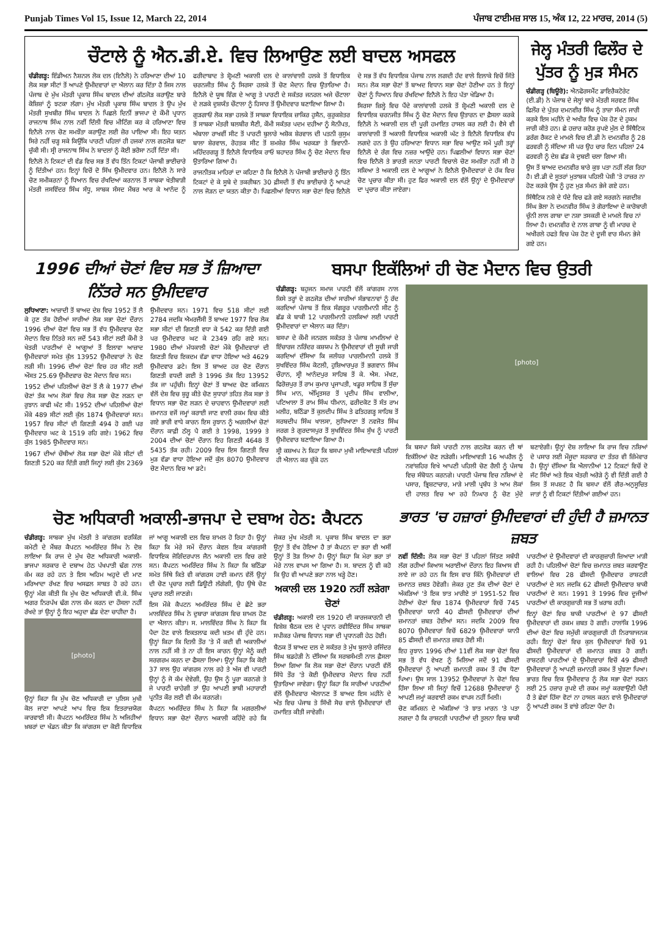Punjab Times Vol 15, Issue 12, March 22, 2014 ਪੰਜਾਬ ਟਾਈਮਜ਼ ਸਾਲ 15, ਅੰਕ 12, 22 ਮਾਰਚ, 2014 (5)
ਚੌਟਾਲੇ ਨੂੰ ਐਨ.ਡੀ.ਏ. ਵਿਚ ਲਿਆਉਣ ਲਈ ਬਾਦਲ ਅਸਫਲ
ਚੰਡੀਗੜ੍ਹ: ਇੰਡੀਅਨ ਨੈਸ਼ਨਲ ਲੋਕ ਦਲ (ਇਨੈਲੋ) ਨੇ ਹਰਿਆਣਾ ਦੀਆਂ 10 ਲੋਕ ਸਭਾ ਸੀਟਾਂ ਤੋਂ ਆਪਣੇ ਉਮੀਦਵਾਰਾਂ ਦਾ ਐਲਾਨ ਕਰ ਦਿੱਤਾ ਹੈ ਜਿਸ ਨਾਲ ਪੰਜਾਬ ਦੇ ਮੁੱਖ ਮੰਤਰੀ ਪ੍ਰਕਾਸ਼ ਸਿੰਘ ਬਾਦਲ ਦੀਆਂ ਗੱਠਜੋੜ ਕਰਾਉਣ ਬਾਰੇ ਕੋਸ਼ਿਸ਼ਾਂ ਨੂੰ ਝਟਕਾ ਲੱਗਾ। ਮੁੱਖ ਮੰਤਰੀ ਪ੍ਰਕਾਸ਼ ਸਿੰਘ ਬਾਦਲ ਤੇ ਉਪ ਮੁੱਖ ਮੰਤਰੀ ਸੁਖਬੀਰ ਸਿੰਘ ਬਾਦਲ ਨੇ ਪਿਛਲੇ ਦਿਨੀਂ ਭਾਜਪਾ ਦੇ ਕੌਮੀ ਪ੍ਰਧਾਨ ਰਾਜਨਾਥ ਸਿੰਘ ਨਾਲ ਨਵੀਂ ਦਿੱਲੀ ਵਿਚ ਮੀਟਿੰਗ ਕਰ ਕੇ ਹਰਿਆਣਾ ਵਿਚ ਇਨੈਲੋ ਨਾਲ ਚੋਣ ਸਮਝੌਤਾ ਕਰਾਉਣ ਲਈ ਜ਼ੋਰ ਪਾਇਆ ਸੀ। ਇਹ ਯਤਨ ਸਿਰੇ ਨਹੀਂ ਚੜ੍ਹ ਸਕੇ ਕਿਉਂਕਿ ਪਾਰਟੀ ਪਹਿਲਾਂ ਹੀ ਹਜਕਾਂ ਨਾਲ ਗਠਜੋੜ ਬਣਾ ਚੁੱਕੀ ਸੀ। ਸ੍ਰੀ ਰਾਜਨਾਥ ਸਿੰਘ ਨੇ ਬਾਦਲਾਂ ਨੂੰ ਕੋਈ ਭਰੋਸਾ ਨਹੀਂ ਦਿੱਤਾ ਸੀ।
ਇਨੈਲੋ ਨੇ ਟਿਕਟਾਂ ਦੀ ਵੰਡ ਵਿਚ ਸਭ ਤੋਂ ਵੱਧ ਤਿੰਨ ਟਿਕਟਾਂ ਪੰਜਾਬੀ ਭਾਈਚਾਰੇ ਨੂੰ ਦਿੱਤੀਆਂ ਹਨ। ਇਨ੍ਹਾਂ ਵਿਚੋਂ ਦੋ ਸਿੱਖ ਉਮੀਦਵਾਰ ਹਨ। ਇਨੈਲੋ ਨੇ ਸਾਰੇ ਚੋਣ ਸਮੀਕਰਨਾਂ ਨੂੰ ਧਿਆਨ ਵਿਚ ਰੱਖਦਿਆਂ ਕਰਨਾਲ ਤੋਂ ਸਾਬਕਾ ਖੇਤੀਬਾੜੀ ਮੰਤਰੀ ਜਸਵਿੰਦਰ ਸਿੰਘ ਸੰਧੂ, ਸਾਬਕ ਸੰਸਦ ਮੈਂਬਰ ਆਰ ਕੇ ਆਨੰਦ ਨੂੰ ਫਰੀਦਾਬਾਦ ਤੇ ਸ਼੍ਰੋਮਣੀ ਅਕਾਲੀ ਦਲ ਦੇ ਕਾਲਾਂਵਾਲੀ ਹਲਕੇ ਤੋਂ ਵਿਧਾਇਕ ਚਰਨਜੀਤ ਸਿੰਘ ਨੂੰ ਸਿਰਸਾ ਹਲਕੇ ਤੋਂ ਚੋਣ ਮੈਦਾਨ ਵਿਚ ਉਤਾਰਿਆ ਹੈ। ਇਨੈਲੋ ਦੇ ਯੂਥ ਵਿੰਗ ਦੇ ਆਗੂ ਤੇ ਪਾਰਟੀ ਦੇ ਸਕੱਤਰ ਜਨਰਲ ਅਜੇ ਚੌਟਾਲਾ ਦੇ ਲੜਕੇ ਦੁਸ਼ਯੰਤ ਚੌਟਾਲਾ ਨੂੰ ਹਿਸਾਰ ਤੋਂ ਉਮੀਦਵਾਰ ਬਣਾਇਆ ਗਿਆ ਹੈ।
ਗੁੜਗਾਓਂ ਲੋਕ ਸਭਾ ਹਲਕੇ ਤੋਂ ਸਾਬਕਾ ਵਿਧਾਇਕ ਜ਼ਾਕਿਰ ਹੁਸੈਨ, ਕੁਰੁਕਸ਼ੇਤਰ ਤੋਂ ਸਾਬਕਾ ਮੰਤਰੀ ਬਲਬੀਰ ਸੈਣੀ, ਕੌਮੀ ਸਕੱਤਰ ਪਦਮ ਦਹੀਆ ਨੂੰ ਸੋਨੀਪਤ, ਅੰਬਾਲਾ ਰਾਖਵੀਂ ਸੀਟ ਤੋਂ ਪਾਰਟੀ ਬੁਲਾਰੇ ਅਸ਼ੋਕ ਸ਼ੇਰਵਾਲ ਦੀ ਪਤਨੀ ਕੁਸੁਮ ਬਾਲਾ ਸ਼ੇਰਵਾਲ, ਰੋਹਤਕ ਸੀਟ ਤੋਂ ਸ਼ਮਸ਼ੇਰ ਸਿੰਘ ਖਰਕੜਾ ਤੇ ਭਿਵਾਨੀ-ਮਹਿੰਦਰਗੜ੍ਹ ਤੋਂ ਇਨੈਲੋ ਵਿਧਾਇਕ ਰਾਓ ਬਹਾਦਰ ਸਿੰਘ ਨੂੰ ਚੋਣ ਮੈਦਾਨ ਵਿਚ ਉਤਾਰਿਆ ਗਿਆ ਹੈ।
ਰਾਜਨੀਤਕ ਮਾਹਿਰਾਂ ਦਾ ਕਹਿਣਾ ਹੈ ਕਿ ਇਨੈਲੋ ਨੇ ਪੰਜਾਬੀ ਭਾਈਚਾਰੇ ਨੂੰ ਤਿੰਨ ਟਿਕਟਾਂ ਦੇ ਕੇ ਸੂਬੇ ਦੇ ਤਕਰੀਬਨ 30 ਫ਼ੀਸਦੀ ਤੋਂ ਵੱਧ ਭਾਈਚਾਰੇ ਨੂੰ ਆਪਣੇ ਨਾਲ ਜੋੜਨ ਦਾ ਯਤਨ ਕੀਤਾ ਹੈ। ਪਿਛਲੀਆਂ ਵਿਧਾਨ ਸਭਾ ਚੋਣਾਂ ਵਿਚ ਇਨੈਲੋ ਦੇ ਸਭ ਤੋਂ ਵੱਧ ਵਿਧਾਇਕ ਪੰਜਾਬ ਨਾਲ ਲਗਦੀ ਹੱਦ ਵਾਲੇ ਇਲਾਕੇ ਵਿਚੋਂ ਜਿੱਤੇ ਸਨ। ਲੋਕ ਸਭਾ ਚੋਣਾਂ ਤੋਂ ਬਾਅਦ ਵਿਧਾਨ ਸਭਾ ਚੋਣਾਂ ਹੋਣੀਆ ਹਨ ਤੇ ਇਨ੍ਹਾਂ ਚੋਣਾਂ ਨੂੰ ਧਿਆਨ ਵਿਚ ਰੱਖਦਿਆ ਇਨੈਲੋ ਨੇ ਇਹ ਪੱਤਾ ਖੇਡਿਆ ਹੈ।
ਸਿਰਸਾ ਜ਼ਿਲ੍ਹੇ ਵਿਚ ਪੈਂਦੇ ਕਾਲਾਂਵਾਲੀ ਹਲਕੇ ਤੋਂ ਸ਼੍ਰੋਮਣੀ ਅਕਾਲੀ ਦਲ ਦੇ ਵਿਧਾਇਕ ਚਰਨਜੀਤ ਸਿੰਘ ਨੂੰ ਚੋਣ ਮੈਦਾਨ ਵਿਚ ਉਤਾਰਨ ਦਾ ਫ਼ੈਸਲਾ ਕਰਕੇ ਇਨੈਲੋ ਨੇ ਅਕਾਲੀ ਦਲ ਦੀ ਪੂਰੀ ਹਮਾਇਤ ਹਾਸਲ ਕਰ ਲਈ ਹੈ। ਵੈਸੇ ਵੀ ਕਾਲਾਂਵਾਲੀ ਤੋਂ ਅਕਾਲੀ ਵਿਧਾਇਕ ਅਕਾਲੀ ਘੱਟ ਤੇ ਇਨੈਲੋ ਵਿਧਾਇਕ ਵੱਧ ਲਗਦੇ ਹਨ ਤੇ ਉਹ ਹਰਿਆਣਾ ਵਿਧਾਨ ਸਭਾ ਵਿਚ ਆਉਣ ਸਮੇਂ ਪੂਰੀ ਤਰ੍ਹਾਂ ਇਨੈਲੋ ਦੇ ਰੰਗ ਵਿਚ ਨਜ਼ਰ ਆਉਂਦੇ ਹਨ। ਪਿਛਲੀਆਂ ਵਿਧਾਨ ਸਭਾ ਚੋਣਾਂ ਵਿਚ ਇਨੈਲੋ ਤੇ ਭਾਰਤੀ ਜਨਤਾ ਪਾਰਟੀ ਵਿਚਾਲੇ ਚੋਣ ਸਮਝੌਤਾ ਨਹੀਂ ਸੀ ਹੋ ਸਕਿਆ ਤੇ ਅਕਾਲੀ ਦਲ ਦੇ ਆਗੂਆਂ ਨੇ ਇਨੈਲੋ ਉਮੀਦਵਾਰਾਂ ਦੇ ਹੱਕ ਵਿਚ ਚੋਣ ਪ੍ਰਚਾਰ ਕੀਤਾ ਸੀ। ਹੁਣ ਫਿਰ ਅਕਾਲੀ ਦਲ ਵੱਲੋਂ ਉਨ੍ਹਾਂ ਦੇ ਉਮੀਦਵਾਰਾਂ ਦਾ ਪ੍ਰਚਾਰ ਕੀਤਾ ਜਾਏਗਾ।
ਜੇਲ੍ਹ ਮੰਤਰੀ ਫਿਲੌਰ ਦੇ ਪੁੱਤਰ ਨੂੰ ਮੁੜ ਸੰਮਨ
ਚੰਡੀਗੜ੍ਹ (ਬਿਊਰੋ): ਐਨਫੋਰਸਮੈਂਟ ਡਾਇਰੈਕਟੋਰੇਟ (ਈ.ਡੀ) ਨੇ ਪੰਜਾਬ ਦੇ ਜੇਲ੍ਹਾਂ ਬਾਰੇ ਮੰਤਰੀ ਸਰਵਣ ਸਿੰਘ ਫਿਲੌਰ ਦੇ ਪੁੱਤਰ ਦਮਨਵੀਰ ਸਿੰਘ ਨੂੰ ਤਾਜ਼ਾ ਸੰਮਨ ਜਾਰੀ ਕਰਕੇ ਇਸ ਮਹੀਨੇ ਦੇ ਅਖੀਰ ਵਿਚ ਪੇਸ਼ ਹੋਣ ਦੇ ਹੁਕਮ ਜਾਰੀ ਕੀਤੇ ਹਨ। ਛੇ ਹਜ਼ਾਰ ਕਰੋੜ ਰੁਪਏ ਮੁੱਲ ਦੇ ਸਿੰਥੈਟਿਕ ਡਰੱਗ ਰੈਕਟ ਦੇ ਮਾਮਲੇ ਵਿਚ ਈ.ਡੀ ਨੇ ਦਮਨਵੀਰ ਨੂੰ 28 ਫਰਵਰੀ ਨੂੰ ਸੱਦਿਆ ਸੀ ਪਰ ਉਹ ਚਾਰ ਦਿਨ ਪਹਿਲਾਂ 24 ਫਰਵਰੀ ਨੂੰ ਦੇਸ਼ ਛੱਡ ਕੇ ਦੁਬਈ ਚਲਾ ਗਿਆ ਸੀ।
ਉਸ ਤੋਂ ਬਾਅਦ ਦਮਨਵੀਰ ਬਾਰੇ ਕੁਝ ਪਤਾ ਨਹੀਂ ਲੱਗ ਰਿਹਾ ਹੈ। ਈ.ਡੀ ਦੇ ਸੂਤਰਾਂ ਮੁਤਾਬਕ ਪਹਿਲੀ ਪੇਸ਼ੀ 'ਤੇ ਹਾਜ਼ਰ ਨਾ ਹੋਣ ਕਰਕੇ ਉਸ ਨੂੰ ਹੁਣ ਮੁੜ ਸੰਮਨ ਭੇਜੇ ਗਏ ਹਨ।
ਸਿੰਥੈਟਿਕ ਨਸ਼ੇ ਦੇ ਧੰਦੇ ਵਿਚ ਫੜੇ ਗਏ ਸਰਗਨੇ ਜਗਦੀਸ਼ ਸਿੰਘ ਭੋਲਾ ਨੇ ਦਮਨਵੀਰ ਸਿੰਘ ਤੇ ਗੋਰਾਇਆ ਦੇ ਕਾਰੋਬਾਰੀ ਚੁੰਨੀ ਲਾਲ ਗਾਬਾ ਦਾ ਨਸ਼ਾ ਤਸਕਰੀ ਦੇ ਮਾਮਲੇ ਵਿਚ ਨਾਂ ਲਿਆ ਹੈ। ਦਮਨਵੀਰ ਦੇ ਨਾਲ ਗਾਬਾ ਨੂੰ ਵੀ ਮਾਰਚ ਦੇ ਅਖੀਰਲੇ ਹਫਤੇ ਵਿਚ ਪੇਸ਼ ਹੋਣ ਦੇ ਦੂਜੀ ਵਾਰ ਸੰਮਨ ਭੇਜੇ ਗਏ ਹਨ।
1996 ਦੀਆਂ ਚੋਣਾਂ ਵਿਚ ਸਭ ਤੋਂ ਜ਼ਿਆਦਾ ਨਿੱਤਰੇ ਸਨ ਉਮੀਦਵਾਰ
ਲੁਧਿਆਣਾ: ਆਜ਼ਾਦੀ ਤੋਂ ਬਾਅਦ ਦੇਸ਼ ਵਿਚ 1952 ਤੋਂ ਲੈ ਕੇ ਹੁਣ ਤੱਕ ਹੋਈਆਂ ਸਾਰੀਆਂ ਲੋਕ ਸਭਾ ਚੋਣਾਂ ਦੌਰਾਨ 1996 ਦੀਆਂ ਚੋਣਾਂ ਵਿਚ ਸਭ ਤੋਂ ਵੱਧ ਉਮੀਦਵਾਰ ਚੋਣ ਮੈਦਾਨ ਵਿਚ ਨਿੱਤਰੇ ਸਨ ਜਦੋਂ 543 ਸੀਟਾਂ ਲਈ ਕੌਮੀ ਤੇ ਖੇਤਰੀ ਪਾਰਟੀਆਂ ਦੇ ਆਗੂਆਂ ਤੋਂ ਇਲਾਵਾ ਆਜ਼ਾਦ ਉਮੀਦਵਾਰਾਂ ਸਮੇਤ ਕੁੱਲ 13952 ਉਮੀਦਵਾਰਾਂ ਨੇ ਚੋਣ ਲੜੀ ਸੀ। 1996 ਦੀਆਂ ਚੋਣਾਂ ਵਿਚ ਹਰ ਸੀਟ ਲਈ ਔਸਤ 25.69 ਉਮੀਦਵਾਰ ਚੋਣ ਮੈਦਾਨ ਵਿਚ ਸਨ।
1952 ਦੀਆਂ ਪਹਿਲੀਆਂ ਚੋਣਾਂ ਤੋਂ ਲੈ ਕੇ 1977 ਦੀਆਂ ਚੋਣਾਂ ਤੱਕ ਆਮ ਲੋਕਾਂ ਵਿਚ ਲੋਕ ਸਭਾ ਚੋਣ ਲੜਨ ਦਾ ਰੁਝਾਨ ਕਾਫੀ ਘੱਟ ਸੀ। 1952 ਦੀਆਂ ਪਹਿਲੀਆਂ ਚੋਣਾਂ ਮੌਕੇ 489 ਸੀਟਾਂ ਲਈ ਕੁੱਲ 1874 ਉਮੀਦਵਾਰਾਂ ਸਨ। 1957 ਵਿਚ ਸੀਟਾਂ ਦੀ ਗਿਣਤੀ 494 ਹੋ ਗਈ ਪਰ ਉਮੀਦਵਾਰ ਘਟ ਕੇ 1519 ਰਹਿ ਗਏ। 1962 ਵਿਚ ਕੁੱਲ 1985 ਉਮੀਦਵਾਰ ਸਨ।
1967 ਦੀਆਂ ਚੌਥੀਆਂ ਲੋਕ ਸਭਾ ਚੋਣਾਂ ਮੌਕੇ ਸੀਟਾਂ ਦੀ ਗਿਣਤੀ 520 ਕਰ ਦਿੱਤੀ ਗਈ ਜਿਨ੍ਹਾਂ ਲਈ ਕੁੱਲ 2369 ਉਮੀਦਵਾਰ ਸਨ। 1971 ਵਿਚ 518 ਸੀਟਾਂ ਲਈ 2784 ਜਦਕਿ ਐਮਰਜੈਂਸੀ ਤੋਂ ਬਾਅਦ 1977 ਵਿਚ ਲੋਕ ਸਭਾ ਸੀਟਾਂ ਦੀ ਗਿਣਤੀ ਵਧਾ ਕੇ 542 ਕਰ ਦਿੱਤੀ ਗਈ ਪਰ ਉਮੀਦਵਾਰ ਘਟ ਕੇ 2349 ਰਹਿ ਗਏ ਸਨ। 1980 ਦੀਆਂ ਮੱਧਕਾਲੀ ਚੋਣਾਂ ਮੌਕੇ ਉਮੀਦਵਾਰਾਂ ਦੀ ਗਿਣਤੀ ਵਿਚ ਇਕਦਮ ਵੱਡਾ ਵਾਧਾ ਹੋਇਆ ਅਤੇ 4629 ਉਮੀਦਵਾਰ ਡਟੇ। ਇਸ ਤੋਂ ਬਾਅਦ ਹਰ ਚੋਣ ਦੌਰਾਨ ਗਿਣਤੀ ਵਧਦੀ ਗਈ ਤੇ 1996 ਤੱਕ ਇਹ 13952 ਤੱਕ ਜਾ ਪਹੁੰਚੀ। ਇਨ੍ਹਾਂ ਚੋਣਾਂ ਤੋਂ ਬਾਅਦ ਚੋਣ ਕਮਿਸ਼ਨ ਵੱਲੋਂ ਦੇਸ਼ ਵਿਚ ਸ਼ੁਰੂ ਕੀਤੇ ਚੋਣ ਸੁਧਾਰਾਂ ਤਹਿਤ ਲੋਕ ਸਭਾ ਤੇ ਵਿਧਾਨ ਸਭਾ ਚੋਣ ਲੜਨ ਦੇ ਚਾਹਵਾਨ ਉਮੀਦਵਾਰਾਂ ਲਈ ਜ਼ਮਾਨਤ ਵਜੋਂ ਜਮ੍ਹਾਂ ਕਰਾਈ ਜਾਣ ਵਾਲੀ ਰਕਮ ਵਿਚ ਕੀਤੇ ਗਏ ਭਾਰੀ ਵਾਧੇ ਕਾਰਨ ਇਸ ਰੁਝਾਨ ਨੂੰ ਅਗਲੀਆਂ ਚੋਣਾਂ ਦੌਰਾਨ ਕਾਫ਼ੀ ਠੱਲ੍ਹ ਪੈ ਗਈ ਤੇ 1998, 1999 ਤੇ 2004 ਦੀਆਂ ਚੋਣਾਂ ਦੌਰਾਨ ਇਹ ਗਿਣਤੀ 4648 ਤੋਂ 5435 ਤੱਕ ਰਹੀ। 2009 ਵਿਚ ਇਸ ਗਿਣਤੀ ਵਿਚ ਮੁੜ ਵੱਡਾ ਵਾਧਾ ਹੋਇਆ ਜਦੋਂ ਕੁੱਲ 8070 ਉਮੀਦਵਾਰ ਚੋਣ ਮੈਦਾਨ ਵਿਚ ਆ ਡਟੇ।
ਬਸਪਾ ਇਕੱਲਿਆਂ ਹੀ ਚੋਣ ਮੈਦਾਨ ਵਿਚ ਉਤਰੀ
ਚੰਡੀਗੜ੍ਹ: ਬਹੁਜਨ ਸਮਾਜ ਪਾਰਟੀ ਵੱਲੋਂ ਕਾਂਗਰਸ ਨਾਲ ਕਿਸੇ ਤਰ੍ਹਾਂ ਦੇ ਗਠਜੋੜ ਦੀਆਂ ਸਾਰੀਆਂ ਸੰਭਾਵਨਾਵਾਂ ਨੂੰ ਰੱਦ ਕਰਦਿਆਂ ਪੰਜਾਬ ਤੋਂ ਇਕ ਸੰਗਰੂਰ ਪਾਰਲੀਮਾਨੀ ਸੀਟ ਨੂੰ ਛੱਡ ਕੇ ਬਾਕੀ 12 ਪਾਰਲੀਮਾਨੀ ਹਲਕਿਆਂ ਲਈ ਪਾਰਟੀ ਉਮੀਦਵਾਰਾਂ ਦਾ ਐਲਾਨ ਕਰ ਦਿੱਤਾ।
ਬਸਪਾ ਦੇ ਕੌਮੀ ਜਨਰਲ ਸਕੱਤਰ ਤੇ ਪੰਜਾਬ ਮਾਮਲਿਆਂ ਦੇ ਇੰਚਾਰਜ ਨਰਿੰਦਰ ਕਸ਼ਯਪ ਨੇ ਉਮੀਦਵਾਰਾਂ ਦੀ ਸੂਚੀ ਜਾਰੀ ਕਰਦਿਆਂ ਦੱਸਿਆ ਕਿ ਜਲੰਧਰ ਪਾਰਲੀਮਾਨੀ ਹਲਕੇ ਤੋਂ ਸੁਖਵਿੰਦਰ ਸਿੰਘ ਕੋਟਲੀ, ਹੁਸ਼ਿਆਰਪੁਰ ਤੋਂ ਭਗਵਾਨ ਸਿੰਘ ਚੌਹਾਨ, ਸ੍ਰੀ ਆਨੰਦਪੁਰ ਸਾਹਿਬ ਤੋਂ ਕੇ. ਐਸ. ਮੱਖਣ, ਫਿਰੋਜ਼ਪੁਰ ਤੋਂ ਰਾਮ ਕੁਮਾਰ ਪ੍ਰਜਾਪਤੀ, ਖਡੂਰ ਸਾਹਿਬ ਤੋਂ ਸੁੱਚਾ ਸਿੰਘ ਮਾਨ, ਅੰਮ੍ਰਿਤਸਰ ਤੋਂ ਪ੍ਰਦੀਪ ਸਿੰਘ ਵਾਲੀਆ, ਪਟਿਆਲਾ ਤੋਂ ਰਾਮ ਸਿੰਘ ਧੀਮਾਨ, ਫਰੀਦਕੋਟ ਤੋਂ ਸੰਤ ਰਾਮ ਮਲੀਹ, ਬਠਿੰਡਾ ਤੋਂ ਕੁਲਦੀਪ ਸਿੰਘ ਤੇ ਫਤਿਹਗੜ੍ਹ ਸਾਹਿਬ ਤੋਂ ਸਰਬਦੀਪ ਸਿੰਘ ਖਾਲਸਾ, ਲੁਧਿਆਣਾ ਤੋਂ ਨਵਜੋਤ ਸਿੰਘ ਜਰਗ ਤੇ ਗੁਰਦਾਸਪੁਰ ਤੋਂ ਸੁਖਵਿੰਦਰ ਸਿੰਘ ਸੁੱਖ ਨੂੰ ਪਾਰਟੀ ਉਮੀਦਵਾਰ ਬਣਾਇਆ ਗਿਆ ਹੈ।
ਸ੍ਰੀ ਕਸ਼ਅਪ ਨੇ ਕਿਹਾ ਕਿ ਬਸਪਾ ਮੁਖੀ ਮਾਇਆਵਤੀ ਪਹਿਲਾਂ ਹੀ ਐਲਾਨ ਕਰ ਚੁੱਕੇ ਹਨ
[photo]
ਕਿ ਬਸਪਾ ਕਿਸੇ ਪਾਰਟੀ ਨਾਲ ਗਠਜੋੜ ਕਰਨ ਦੀ ਥਾਂ ਇਕੱਲਿਆਂ ਚੋਣ ਲੜੇਗੀ। ਮਾਇਆਵਤੀ 16 ਅਪਰੈਲ ਨੂੰ ਨਵਾਂਸ਼ਹਿਰ ਵਿਖੇ ਆਪਣੀ ਪਹਿਲੀ ਚੋਣ ਰੈਲੀ ਨੂੰ ਪੰਜਾਬ ਵਿਚ ਸੰਬੋਧਨ ਕਰਨਗੇ। ਪਾਰਟੀ ਪੰਜਾਬ ਵਿਚ ਨਸ਼ਿਆਂ ਦੇ ਪਸਾਰ, ਭ੍ਰਿਸ਼ਟਾਚਾਰ, ਮਾੜੇ ਮਾਲੀ ਪ੍ਰਬੰਧ ਤੇ ਆਮ ਲੋਕਾਂ ਦੀ ਹਾਲਤ ਵਿਚ ਆ ਰਹੇ ਨਿਘਾਰ ਨੂੰ ਚੋਣ ਮੁੱਦੇ ਬਣਾਏਗੀ। ਉਨ੍ਹਾਂ ਦੋਸ਼ ਲਾਇਆ ਕਿ ਰਾਜ ਵਿਚ ਨਸ਼ਿਆਂ ਦੇ ਪਸਾਰ ਲਈ ਮੌਜੂਦਾ ਸਰਕਾਰ ਦਾ ਤੰਤਰ ਵੀ ਜ਼ਿੰਮੇਵਾਰ ਹੈ। ਉਨ੍ਹਾਂ ਦੱਸਿਆ ਕਿ ਐਲਾਨੀਆਂ 12 ਟਿਕਟਾਂ ਵਿਚੋਂ ਦੋ ਜੱਟ ਸਿੱਖਾਂ ਅਤੇ ਇਕ ਖੱਤਰੀ ਅਰੋੜੇ ਨੂੰ ਵੀ ਦਿੱਤੀ ਗਈ ਹੈ ਜਿਸ ਤੋਂ ਸਪਸ਼ਟ ਹੈ ਕਿ ਬਸਪਾ ਵੱਲੋਂ ਗੈਰ-ਅਨੁਸੂਚਿਤ ਜਾਤਾਂ ਨੂੰ ਵੀ ਟਿਕਟਾਂ ਦਿੱਤੀਆਂ ਗਈਆਂ ਹਨ।
ਚੋਣ ਅਧਿਕਾਰੀ ਅਕਾਲੀ-ਭਾਜਪਾ ਦੇ ਦਬਾਅ ਹੇਠ: ਕੈਪਟਨ
ਚੰਡੀਗੜ੍ਹ: ਸਾਬਕਾ ਮੁੱਖ ਮੰਤਰੀ ਤੇ ਕਾਂਗਰਸ ਵਰਕਿੰਗ ਕਮੇਟੀ ਦੇ ਮੈਂਬਰ ਕੈਪਟਨ ਅਮਰਿੰਦਰ ਸਿੰਘ ਨੇ ਦੋਸ਼ ਲਾਇਆ ਕਿ ਰਾਜ ਦੇ ਮੁੱਖ ਚੋਣ ਅਧਿਕਾਰੀ ਅਕਾਲੀ-ਭਾਜਪਾ ਸਰਕਾਰ ਦੇ ਦਬਾਅ ਹੇਠ ਪੱਖਪਾਤੀ ਢੰਗ ਨਾਲ ਕੰਮ ਕਰ ਰਹੇ ਹਨ ਤੇ ਇਸ ਅਹਿਮ ਅਹੁਦੇ ਦੀ ਮਾਣ ਮਰਿਆਦਾ ਰੱਖਣ ਵਿਚ ਅਸਫਲ ਸਾਬਤ ਹੋ ਰਹੇ ਹਨ। ਉਨ੍ਹਾਂ ਮੰਗ ਕੀਤੀ ਕਿ ਮੁੱਖ ਚੋਣ ਅਧਿਕਾਰੀ ਵੀ.ਕੇ. ਸਿੰਘ ਅਗਰ ਨਿਰਪੱਖ ਢੰਗ ਨਾਲ ਕੰਮ ਕਰਨ ਦਾ ਹੌਸਲਾ ਨਹੀਂ ਰੱਖਦੇ ਤਾਂ ਉਨ੍ਹਾਂ ਨੂੰ ਇਹ ਅਹੁਦਾ ਛੱਡ ਦੇਣਾ ਚਾਹੀਦਾ ਹੈ।
[photo]
ਉਨ੍ਹਾਂ ਕਿਹਾ ਕਿ ਮੁੱਖ ਚੋਣ ਅਧਿਕਾਰੀ ਦਾ ਪੁਲਿਸ ਮੁਖੀ ਕੋਲ ਜਾਣਾ ਆਪਣੇ ਆਪ ਵਿਚ ਇਕ ਇਤਰਾਜ਼ਯੋਗ ਕਾਰਵਾਈ ਸੀ। ਕੈਪਟਨ ਅਮਰਿੰਦਰ ਸਿੰਘ ਨੇ ਅਜਿਹੀਆਂ ਖ਼ਬਰਾਂ ਦਾ ਖੰਡਨ ਕੀਤਾ ਕਿ ਕਾਂਗਰਸ ਦਾ ਕੋਈ ਵਿਧਾਇਕ ਜਾਂ ਆਗੂ ਅਕਾਲੀ ਦਲ ਵਿਚ ਸ਼ਾਮਲ ਹੋ ਰਿਹਾ ਹੈ। ਉਨ੍ਹਾਂ ਕਿਹਾ ਕਿ ਮੇਰੇ ਸਮੇਂ ਦੌਰਾਨ ਕੇਵਲ ਇਕ ਕਾਂਗਰਸੀ ਵਿਧਾਇਕ ਜੋਗਿੰਦਰਪਾਲ ਜੈਨ ਅਕਾਲੀ ਦਲ ਵਿਚ ਗਏ ਸਨ। ਕੈਪਟਨ ਅਮਰਿੰਦਰ ਸਿੰਘ ਨੇ ਕਿਹਾ ਕਿ ਬਠਿੰਡਾ ਸਮੇਤ ਜਿੱਥੇ ਕਿਤੇ ਵੀ ਕਾਂਗਰਸ ਹਾਈ ਕਮਾਨ ਵੱਲੋਂ ਉਨ੍ਹਾਂ ਦੀ ਚੋਣ ਪ੍ਰਚਾਰ ਲਈ ਡਿਊਟੀ ਲੱਗੇਗੀ, ਉਹ ਉਥੇ ਚੋਣ ਪ੍ਰਚਾਰ ਲਈ ਜਾਣਗੇ।
ਇਸ ਮੌਕੇ ਕੈਪਟਨ ਅਮਰਿੰਦਰ ਸਿੰਘ ਦੇ ਛੋਟੇ ਭਰਾ ਮਾਲਵਿੰਦਰ ਸਿੰਘ ਨੇ ਦੁਬਾਰਾ ਕਾਂਗਰਸ ਵਿਚ ਸ਼ਾਮਲ ਹੋਣ ਦਾ ਐਲਾਨ ਕੀਤਾ। ਸ. ਮਾਲਵਿੰਦਰ ਸਿੰਘ ਨੇ ਕਿਹਾ ਕਿ ਪੈਦਾ ਹੋਣ ਵਾਲੇ ਇਕਤਲਾਫ ਕਦੀ ਖ਼ਤਮ ਵੀ ਹੁੰਦੇ ਹਨ। ਉਨ੍ਹਾਂ ਕਿਹਾ ਕਿ ਦਿਲੀ ਤੌਰ 'ਤੇ ਮੈਂ ਕਦੀ ਵੀ ਅਕਾਲੀਆਂ ਨਾਲ ਨਹੀਂ ਸੀ ਤੇ ਨਾ ਹੀ ਇਸ ਕਾਰਨ ਉਨ੍ਹਾਂ ਮੈਨੂੰ ਕਦੀ ਸਰਗਰਮ ਕਰਨ ਦਾ ਫੈਸਲਾ ਲਿਆ। ਉਨ੍ਹਾਂ ਕਿਹਾ ਕਿ ਕੋਈ 37 ਸਾਲ ਉਹ ਕਾਂਗਰਸ ਨਾਲ ਰਹੇ ਤੇ ਅੱਜ ਵੀ ਪਾਰਟੀ ਉਨ੍ਹਾਂ ਨੂੰ ਜੋ ਕੰਮ ਦੇਵੇਗੀ, ਉਹ ਉਸ ਨੂੰ ਪੂਰਾ ਕਰਨਗੇ ਤੇ ਜੇ ਪਾਰਟੀ ਚਾਹੇਗੀ ਤਾਂ ਉਹ ਆਪਣੀ ਭਾਬੀ ਮਹਾਰਾਣੀ ਪ੍ਰਨੀਤ ਕੌਰ ਲਈ ਵੀ ਕੰਮ ਕਰਨਗੇ।
ਕੈਪਟਨ ਅਮਰਿੰਦਰ ਸਿੰਘ ਨੇ ਕਿਹਾ ਕਿ ਮਗਰਲੀਆਂ ਵਿਧਾਨ ਸਭਾ ਚੋਣਾਂ ਦੌਰਾਨ ਅਕਾਲੀ ਕਹਿੰਦੇ ਰਹੇ ਕਿ ਜੇਕਰ ਮੁੱਖ ਮੰਤਰੀ ਸ. ਪ੍ਰਕਾਸ਼ ਸਿੰਘ ਬਾਦਲ ਦਾ ਭਰਾ ਉਨ੍ਹਾਂ ਤੋਂ ਵੱਖ ਹੋਇਆ ਹੈ ਤਾਂ ਕੈਪਟਨ ਦਾ ਭਰਾ ਵੀ ਅਸੀਂ ਉਨ੍ਹਾਂ ਤੋਂ ਤੋੜ ਲਿਆ ਹੈ। ਉਨ੍ਹਾਂ ਕਿਹਾ ਕਿ ਮੇਰਾ ਭਰਾ ਤਾਂ ਮੇਰੇ ਨਾਲ ਵਾਪਸ ਆ ਗਿਆ ਹੈ। ਸ. ਬਾਦਲ ਨੂੰ ਵੀ ਕਹੋ ਕਿ ਉਹ ਵੀ ਆਪਣੇ ਭਰਾ ਨਾਲ ਖੜ੍ਹੇ ਹੋਣ।
ਅਕਾਲੀ ਦਲ 1920 ਨਹੀਂ ਲੜੇਗਾ ਚੋਣਾਂ
ਚੰਡੀਗੜ੍ਹ: ਅਕਾਲੀ ਦਲ 1920 ਦੀ ਕਾਰਜਕਾਰਨੀ ਦੀ ਵਿਸ਼ੇਸ਼ ਬੈਠਕ ਦਲ ਦੇ ਪ੍ਰਧਾਨ ਰਵੀਇੰਦਰ ਸਿੰਘ ਸਾਬਕਾ ਸਪੀਕਰ ਪੰਜਾਬ ਵਿਧਾਨ ਸਭਾ ਦੀ ਪ੍ਰਧਾਨਗੀ ਹੇਠ ਹੋਈ।
ਬੈਠਕ ਤੋਂ ਬਾਅਦ ਦਲ ਦੇ ਸਕੱਤਰ ਤੇ ਮੁੱਖ ਬੁਲਾਰੇ ਰਜਿੰਦਰ ਸਿੰਘ ਬਡਹੇੜੀ ਨੇ ਦੱਸਿਆ ਕਿ ਸਰਬਸੰਮਤੀ ਨਾਲ ਫ਼ੈਸਲਾ ਲਿਆ ਗਿਆ ਕਿ ਲੋਕ ਸਭਾ ਚੋਣਾਂ ਦੌਰਾਨ ਪਾਰਟੀ ਵੱਲੋਂ ਸਿੱਧੇ ਤੌਰ 'ਤੇ ਕੋਈ ਉਮੀਦਵਾਰ ਮੈਦਾਨ ਵਿਚ ਨਹੀਂ ਉਤਾਰਿਆ ਜਾਵੇਗਾ। ਉਨ੍ਹਾਂ ਕਿਹਾ ਕਿ ਸਾਰੀਆਂ ਪਾਰਟੀਆਂ ਵੱਲੋਂ ਉਮੀਦਵਾਰ ਐਲਾਨਣ ਤੋਂ ਬਾਅਦ ਇਸ ਮਹੀਨੇ ਦੇ ਅੰਤ ਵਿਚ ਪੰਜਾਬ ਤੇ ਸਿੱਖੀ ਸੋਚ ਵਾਲੇ ਉਮੀਦਵਾਰਾਂ ਦੀ ਹਮਾਇਤ ਕੀਤੀ ਜਾਵੇਗੀ।
ਭਾਰਤ 'ਚ ਹਜ਼ਾਰਾਂ ਉਮੀਦਵਾਰਾਂ ਦੀ ਹੁੰਦੀ ਹੈ ਜ਼ਮਾਨਤ ਜ਼ਬਤ
ਨਵੀਂ ਦਿੱਲੀ: ਲੋਕ ਸਭਾ ਚੋਣਾਂ ਤੋਂ ਪਹਿਲਾਂ ਜਿੱਤਣ ਸਬੰਧੀ ਲੱਗ ਰਹੀਆਂ ਕਿਆਸ ਅਰਾਈਆਂ ਦੌਰਾਨ ਇਹ ਕਿਆਸ ਵੀ ਲਾਏ ਜਾ ਰਹੇ ਹਨ ਕਿ ਇਸ ਵਾਰ ਕਿੰਨੇ ਉਮੀਦਵਾਰਾਂ ਦੀ ਜ਼ਮਾਨਤ ਜ਼ਬਤ ਹੋਵੇਗੀ। ਜੇਕਰ ਹੁਣ ਤੱਕ ਦੀਆਂ ਚੋਣਾਂ ਦੇ ਅੰਕੜਿਆਂ 'ਤੇ ਇਕ ਝਾਤ ਮਾਰੀਏ ਤਾਂ 1951-52 ਵਿਚ ਹੋਈਆਂ ਚੋਣਾਂ ਵਿਚ 1874 ਉਮੀਦਵਾਰਾਂ ਵਿਚੋਂ 745 ਉਮੀਦਵਾਰਾਂ ਯਾਨੀ 40 ਫੀਸਦੀ ਉਮੀਦਵਾਰਾਂ ਦੀਆਂ ਜ਼ਮਾਨਤਾਂ ਜ਼ਬਤ ਹੋਈਆਂ ਸਨ। ਜਦਕਿ 2009 ਵਿਚ 8070 ਉਮੀਦਵਾਰਾਂ ਵਿਚੋਂ 6829 ਉਮੀਦਵਾਰਾਂ ਯਾਨੀ 85 ਫੀਸਦੀ ਦੀ ਜ਼ਮਾਨਤ ਜ਼ਬਤ ਹੋਈ ਸੀ।
ਇਹ ਰੁਝਾਨ 1996 ਦੀਆਂ 11ਵੀਂ ਲੋਕ ਸਭਾ ਚੋਣਾਂ ਵਿਚ ਸਭ ਤੋਂ ਵੱਧ ਵੇਖਣ ਨੂੰ ਮਿਲਿਆ ਜਦੋਂ 91 ਫੀਸਦੀ ਉਮੀਦਵਾਰਾਂ ਨੂੰ ਆਪਣੀ ਜ਼ਮਾਨਤੀ ਰਕਮ ਤੋਂ ਹੱਥ ਧੋਣਾ ਪਿਆ। ਉਸ ਸਾਲ 13952 ਉਮੀਦਵਾਰਾਂ ਨੇ ਚੋਣਾਂ ਵਿਚ ਹਿੱਸਾ ਲਿਆ ਸੀ ਜਿਨ੍ਹਾਂ ਵਿਚੋਂ 12688 ਉਮੀਦਵਾਰਾਂ ਨੂੰ ਆਪਣੀ ਜਮ੍ਹਾਂ ਕਰਵਾਈ ਰਕਮ ਵਾਪਸ ਨਹੀਂ ਮਿਲੀ।
ਚੋਣ ਕਮਿਸ਼ਨ ਦੇ ਅੰਕੜਿਆਂ 'ਤੇ ਝਾਤ ਮਾਰਨ 'ਤੇ ਪਤਾ ਲਗਦਾ ਹੈ ਕਿ ਰਾਸ਼ਟਰੀ ਪਾਰਟੀਆਂ ਦੀ ਤੁਲਨਾ ਵਿਚ ਬਾਕੀ ਪਾਰਟੀਆਂ ਦੇ ਉਮੀਦਵਾਰਾਂ ਦੀ ਕਾਰਗੁਜ਼ਾਰੀ ਜ਼ਿਆਦਾ ਮਾੜੀ ਰਹੀ ਹੈ। ਪਹਿਲੀਆਂ ਚੋਣਾਂ ਵਿਚ ਜ਼ਮਾਨਤ ਜ਼ਬਤ ਕਰਵਾਉਣ ਵਾਲਿਆਂ ਵਿਚ 28 ਫੀਸਦੀ ਉਮੀਦਵਾਰ ਰਾਸ਼ਟਰੀ ਪਾਰਟੀਆਂ ਦੇ ਸਨ ਜਦਕਿ 62 ਫੀਸਦੀ ਉਮੀਦਵਾਰ ਬਾਕੀ ਪਾਰਟੀਆਂ ਦੇ ਸਨ। 1991 ਤੇ 1996 ਵਿਚ ਦੂਜੀਆਂ ਪਾਰਟੀਆਂ ਦੀ ਕਾਰਗੁਜ਼ਾਰੀ ਸਭ ਤੋਂ ਖ਼ਰਾਬ ਰਹੀ।
ਇਨ੍ਹਾਂ ਚੋਣਾਂ ਵਿਚ ਬਾਕੀ ਪਾਰਟੀਆਂ ਦੇ 97 ਫੀਸਦੀ ਉਮੀਦਵਾਰਾਂ ਦੀ ਰਕਮ ਜ਼ਬਤ ਹੋ ਗਈ। ਹਾਲਾਂਕਿ 1996 ਦੀਆਂ ਚੋਣਾਂ ਵਿਚ ਸਮੁੱਚੀ ਕਾਰਗੁਜ਼ਾਰੀ ਹੀ ਨਿਰਾਸ਼ਾਜਨਕ ਰਹੀ। ਇਨ੍ਹਾਂ ਚੋਣਾਂ ਵਿਚ ਕੁਲ ਉਮੀਦਵਾਰਾਂ ਵਿਚੋਂ 91 ਫੀਸਦੀ ਉਮੀਦਵਾਰਾਂ ਦੀ ਜ਼ਮਾਨਤ ਜ਼ਬਤ ਹੋ ਗਈ। ਰਾਸ਼ਟਰੀ ਪਾਰਟੀਆਂ ਦੇ ਉਮੀਦਵਾਰਾਂ ਵਿਚੋਂ 49 ਫੀਸਦੀ ਉਮੀਦਵਾਰਾਂ ਨੂੰ ਆਪਣੀ ਜ਼ਮਾਨਤੀ ਰਕਮ ਤੋਂ ਖੁੰਝਣਾ ਪਿਆ। ਭਾਰਤ ਵਿਚ ਇਕ ਉਮੀਦਵਾਰ ਨੂੰ ਲੋਕ ਸਭਾ ਚੋਣਾਂ ਲੜਨ ਲਈ 25 ਹਜ਼ਾਰ ਰੁਪਏ ਦੀ ਰਕਮ ਜਮ੍ਹਾਂ ਕਰਵਾਉਣੀ ਪੈਂਦੀ ਹੈ ਤੇ ਛੇਵਾਂ ਹਿੱਸਾ ਵੋਟਾਂ ਨਾ ਹਾਸਲ ਕਰਨ ਵਾਲੇ ਉਮੀਦਵਾਰਾਂ ਨੂੰ ਆਪਣੀ ਰਕਮ ਤੋਂ ਵਾਂਝੇ ਰਹਿਣਾ ਪੈਂਦਾ ਹੈ।